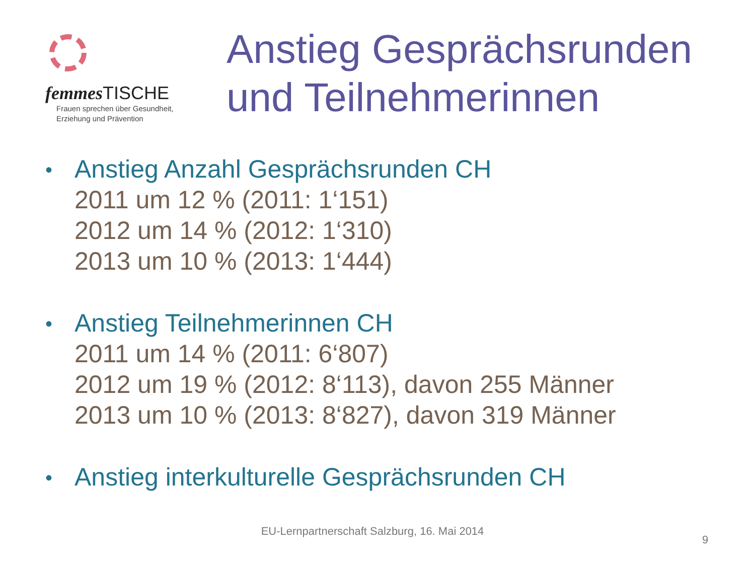femmes TISCHE
Frauen sprechen über Gesundheit,
Erziehung und Prävention
Anstieg Gesprächsrunden
und Teilnehmerinnen
•
Anstieg Anzahl Gesprächsrunden CH
2011 um 12 % (2011: 1‘151)
2012 um 14 % (2012: 1‘310)
2013 um 10 % (2013: 1‘444)
•
Anstieg Teilnehmerinnen CH
2011 um 14 % (2011: 6‘807)
2012 um 19 % (2012: 8‘113), davon 255 Männer
2013 um 10 % (2013: 8‘827), davon 319 Männer
•
Anstieg interkulturelle Gesprächsrunden CH
EU-Lernpartnerschaft Salzburg, 16. Mai 2014
9